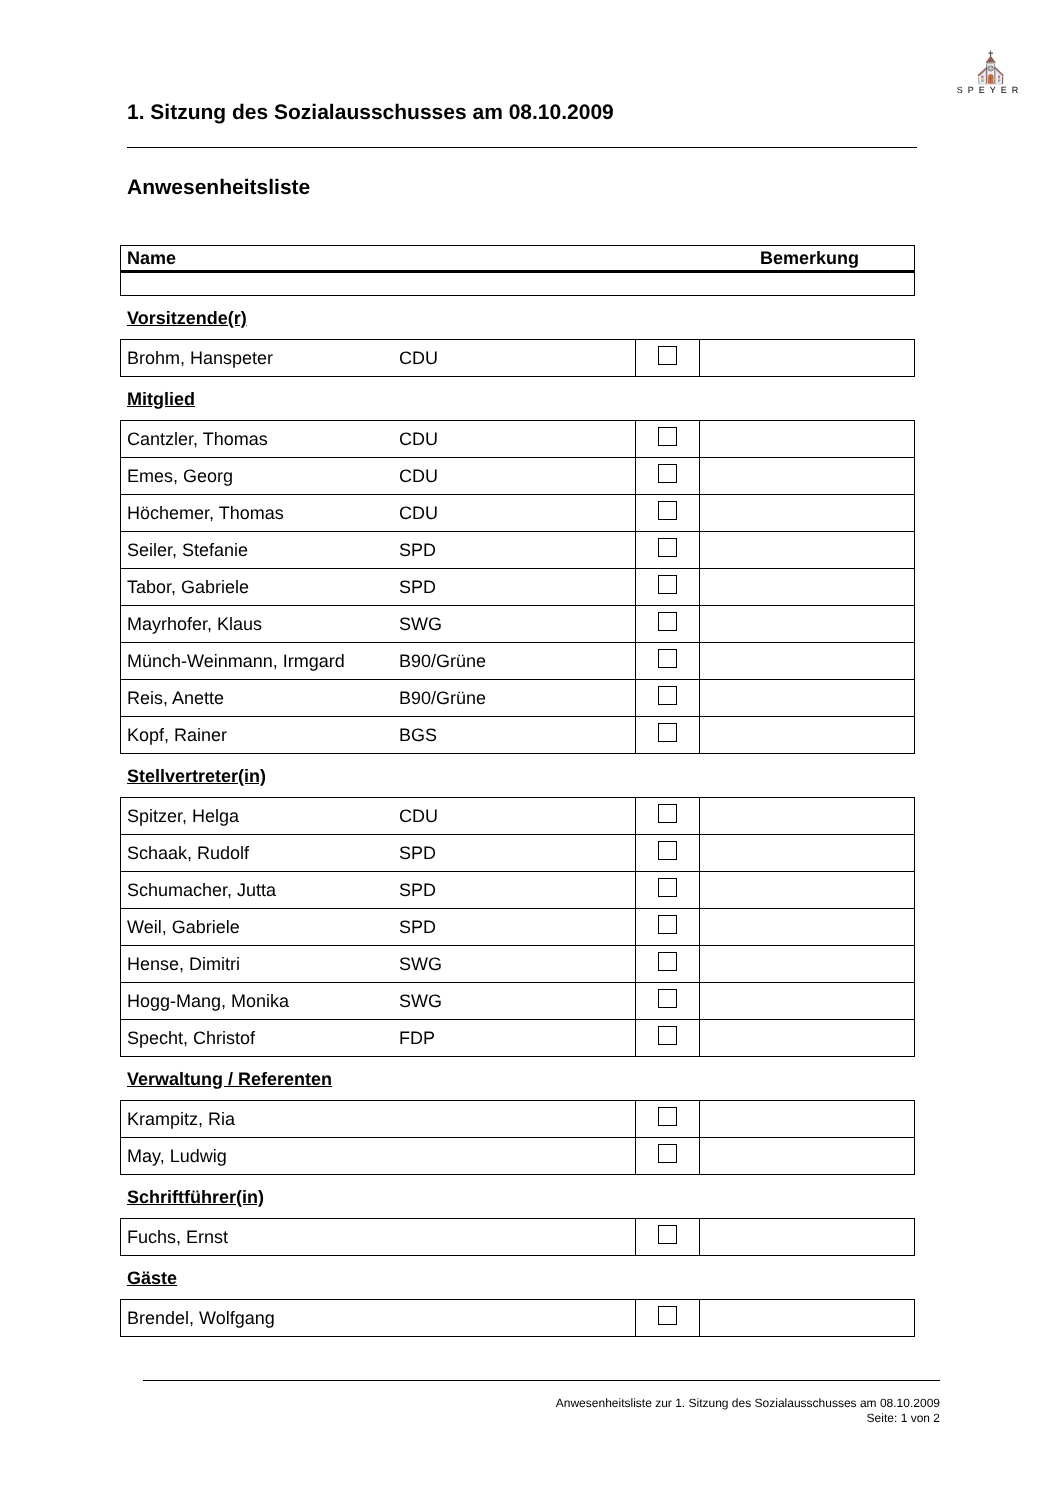⛪
SPEYER
1. Sitzung des Sozialausschusses am 08.10.2009
Anwesenheitsliste
| Name | Bemerkung |
Vorsitzende(r)
| Brohm, Hanspeter | CDU | | |
Mitglied
| Cantzler, Thomas | CDU | | |
| Emes, Georg | CDU | | |
| Höchemer, Thomas | CDU | | |
| Seiler, Stefanie | SPD | | |
| Tabor, Gabriele | SPD | | |
| Mayrhofer, Klaus | SWG | | |
| Münch-Weinmann, Irmgard | B90/Grüne | | |
| Reis, Anette | B90/Grüne | | |
| Kopf, Rainer | BGS | | |
Stellvertreter(in)
| Spitzer, Helga | CDU | | |
| Schaak, Rudolf | SPD | | |
| Schumacher, Jutta | SPD | | |
| Weil, Gabriele | SPD | | |
| Hense, Dimitri | SWG | | |
| Hogg-Mang, Monika | SWG | | |
| Specht, Christof | FDP | | |
Verwaltung / Referenten
| Krampitz, Ria | | |
| May, Ludwig | | |
Schriftführer(in)
| Fuchs, Ernst | | |
Gäste
| Brendel, Wolfgang | | |
Anwesenheitsliste zur 1. Sitzung des Sozialausschusses am 08.10.2009
Seite: 1 von 2